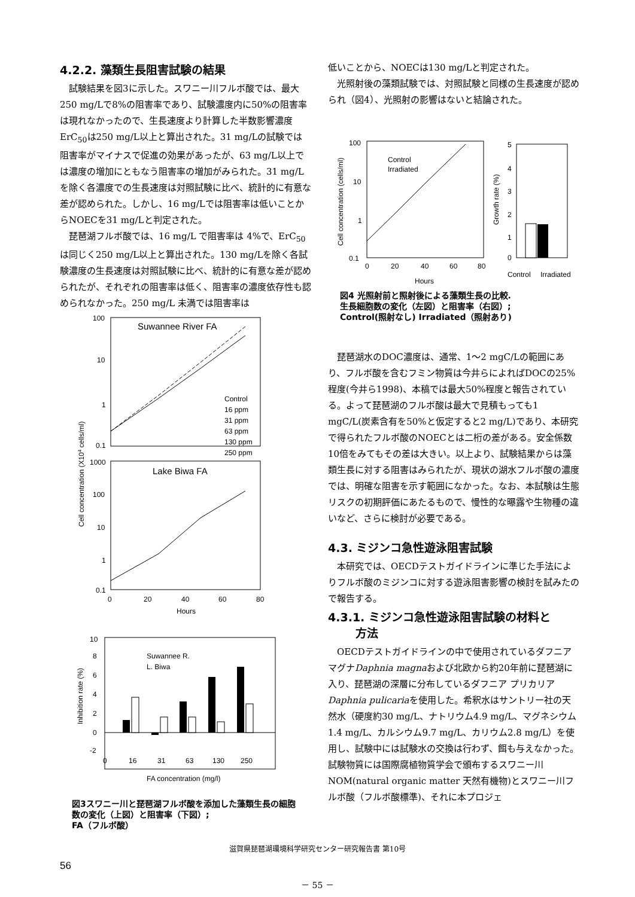4.2.2. 藻類生長阻害試験の結果
試験結果を図3に示した。スワニー川フルボ酸では、最大250 mg/Lで8%の阻害率であり、試験濃度内に50%の阻害率は現れなかったので、生長速度より計算した半数影響濃度ErC<sub>50</sub>は250 mg/L以上と算出された。31 mg/Lの試験では阻害率がマイナスで促進の効果があったが、63 mg/L以上では濃度の増加にともなう阻害率の増加がみられた。31 mg/Lを除く各濃度での生長速度は対照試験に比べ、統計的に有意な差が認められた。しかし、16 mg/Lでは阻害率は低いことからNOECを31 mg/Lと判定された。
琵琶湖フルボ酸では、16 mg/L で阻害率は 4%で、ErC<sub>50</sub>は同じく250 mg/L以上と算出された。130 mg/Lを除く各試験濃度の生長速度は対照試験に比べ、統計的に有意な差が認められたが、それぞれの阻害率は低く、阻害率の濃度依存性も認められなかった。250 mg/L 未満では阻害率は
Suwannee River FA
100
10
1
0.1
Control
16 ppm
31 ppm
63 ppm
130 ppm
250 ppm
Lake Biwa FA
1000
100
10
1
0.1
0
20
40
60
80
Hours
Cell concentration (X104 cells/ml)
10
8
6
4
2
0
-2
Suwannee R.
L. Biwa
0
16
31
63
130
250
FA concentration (mg/l)
Inhibition rate (%)
図3スワニー川と琵琶湖フルボ酸を添加した藻類生長の細胞数の変化（上図）と阻害率（下図）;
FA（フルボ酸）
低いことから、NOECは130 mg/Lと判定された。
光照射後の藻類試験では、対照試験と同様の生長速度が認められ（図4）、光照射の影響はないと結論された。
100
10
1
0.1
Control
Irradiated
0
20
40
60
80
Hours
Cell concentration (cells/ml)
5
4
3
2
1
0
Control
Irradiated
Growth rate (%)
図4 光照射前と照射後による藻類生長の比較.
生長細胞数の変化（左図）と阻害率（右図）;
Control(照射なし) Irradiated（照射あり)
琵琶湖水のDOC濃度は、通常、1～2 mgC/Lの範囲にあり、フルボ酸を含むフミン物質は今井らによればDOCの25%程度(今井ら1998)、本稿では最大50%程度と報告されている。よって琵琶湖のフルボ酸は最大で見積もっても1 mgC/L(炭素含有を50%と仮定すると2 mg/L)であり、本研究で得られたフルボ酸のNOECとは二桁の差がある。安全係数10倍をみてもその差は大きい。以上より、試験結果からは藻類生長に対する阻害はみられたが、現状の湖水フルボ酸の濃度では、明確な阻害を示す範囲になかった。なお、本試験は生態リスクの初期評価にあたるもので、慢性的な曝露や生物種の違いなど、さらに検討が必要である。
4.3. ミジンコ急性遊泳阻害試験
本研究では、OECDテストガイドラインに準じた手法によりフルボ酸のミジンコに対する遊泳阻害影響の検討を試みたので報告する。
4.3.1. ミジンコ急性遊泳阻害試験の材料と
方法
OECDテストガイドラインの中で使用されているダフニア マグナDaphnia magnaおよび北欧から約20年前に琵琶湖に入り、琵琶湖の深層に分布しているダフニア プリカリアDaphnia pulicariaを使用した。希釈水はサントリー社の天然水（硬度約30 mg/L、ナトリウム4.9 mg/L、マグネシウム1.4 mg/L、カルシウム9.7 mg/L、カリウム2.8 mg/L）を使用し、試験中には試験水の交換は行わず、餌も与えなかった。試験物質には国際腐植物質学会で頒布するスワニー川 NOM(natural organic matter 天然有機物)とスワニー川フルボ酸（フルボ酸標準)、それに本プロジェ
滋賀県琵琶湖環境科学研究センター研究報告書 第10号
56
－ 55 －